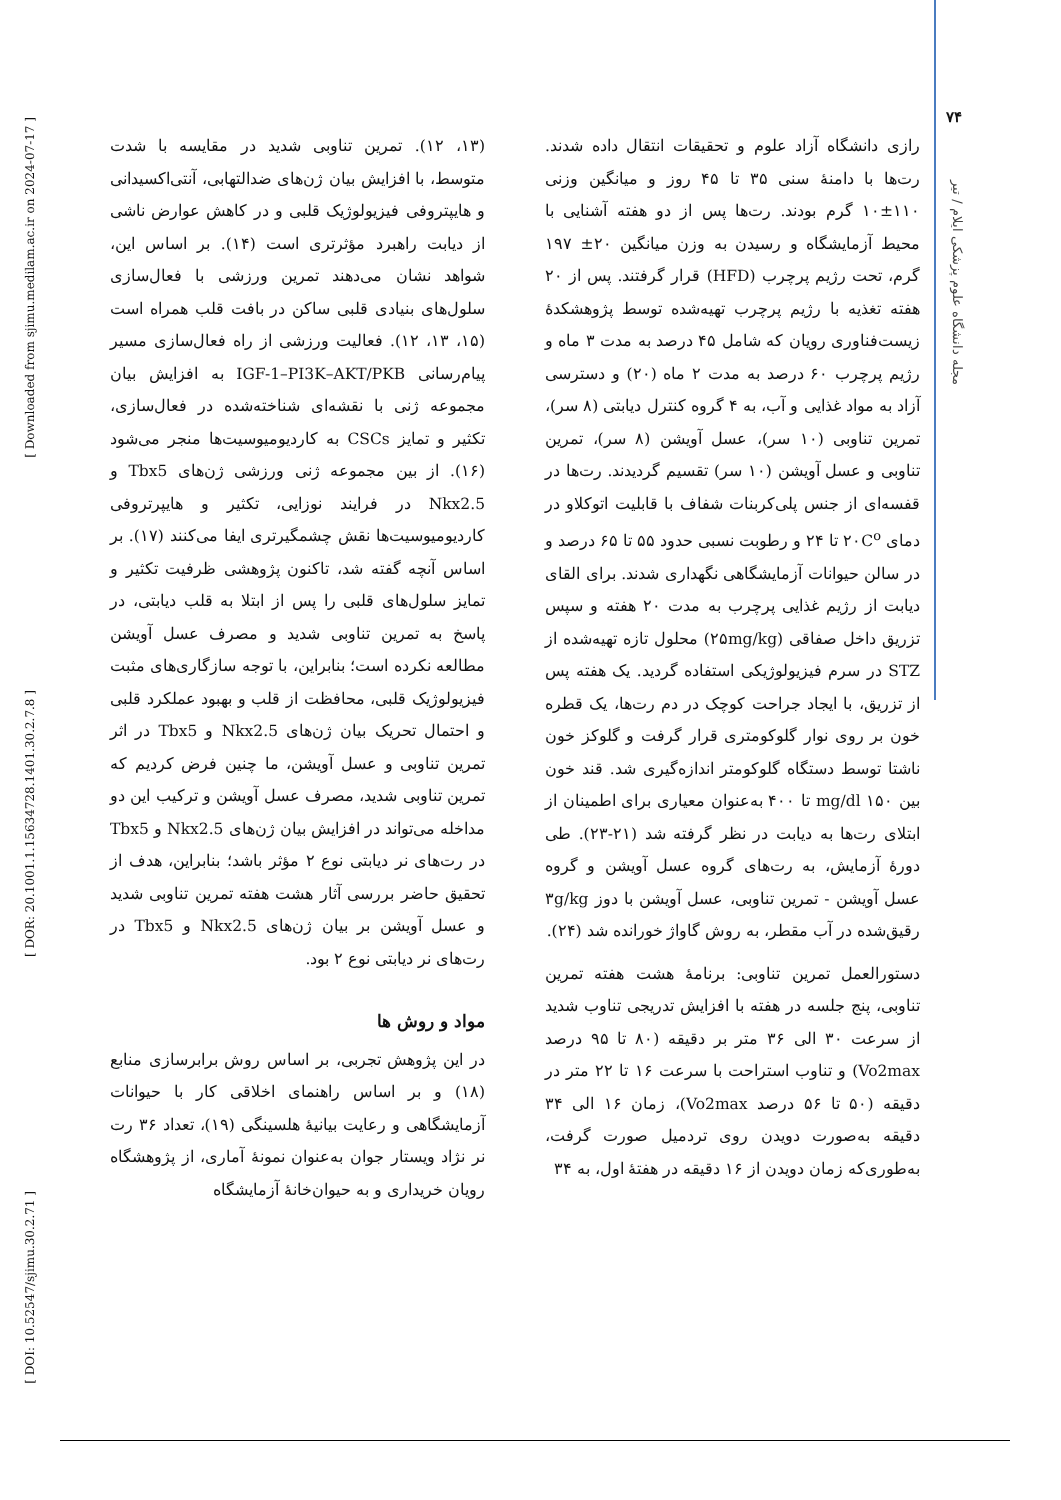[ Downloaded from sjimu.medilam.ac.ir on 2024-07-17 ]
[ DOR: 20.1001.1.15634728.1401.30.2.7.8 ]
[ DOI: 10.52547/sjimu.30.2.71 ]
۷۴
مجله دانشگاه علوم پزشکی ایلام / تیر
(۱۳، ۱۲). تمرین تناوبی شدید در مقایسه با شدت متوسط، با افزایش بیان ژن‌های ضدالتهابی، آنتی‌اکسیدانی و هایپتروفی فیزیولوژیک قلبی و در کاهش عوارض ناشی از دیابت راهبرد مؤثرتری است (۱۴). بر اساس این، شواهد نشان می‌دهند تمرین ورزشی با فعال‌سازی سلول‌های بنیادی قلبی ساکن در بافت قلب همراه است (۱۵، ۱۳، ۱۲). فعالیت ورزشی از راه فعال‌سازی مسیر پیام‌رسانی IGF-1–PI3K–AKT/PKB به افزایش بیان مجموعه ژنی با نقشه‌ای شناخته‌شده در فعال‌سازی، تکثیر و تمایز CSCs به کاردیومیوسیت‌ها منجر می‌شود (۱۶). از بین مجموعه ژنی ورزشی ژن‌های Tbx5 و Nkx2.5 در فرایند نوزایی، تکثیر و هایپرتروفی کاردیومیوسیت‌ها نقش چشمگیرتری ایفا می‌کنند (۱۷). بر اساس آنچه گفته شد، تاکنون پژوهشی ظرفیت تکثیر و تمایز سلول‌های قلبی را پس از ابتلا به قلب دیابتی، در پاسخ به تمرین تناوبی شدید و مصرف عسل آویشن مطالعه نکرده است؛ بنابراین، با توجه سازگاری‌های مثبت فیزیولوژیک قلبی، محافظت از قلب و بهبود عملکرد قلبی و احتمال تحریک بیان ژن‌های Nkx2.5 و Tbx5 در اثر تمرین تناوبی و عسل آویشن، ما چنین فرض کردیم که تمرین تناوبی شدید، مصرف عسل آویشن و ترکیب این دو مداخله می‌تواند در افزایش بیان ژن‌های Nkx2.5 و Tbx5 در رت‌های نر دیابتی نوع ۲ مؤثر باشد؛ بنابراین، هدف از تحقیق حاضر بررسی آثار هشت هفته تمرین تناوبی شدید و عسل آویشن بر بیان ژن‌های Nkx2.5 و Tbx5 در رت‌های نر دیابتی نوع ۲ بود.
مواد و روش ها
در این پژوهش تجربی، بر اساس روش برابرسازی منابع (۱۸) و بر اساس راهنمای اخلاقی کار با حیوانات آزمایشگاهی و رعایت بیانیهٔ هلسینگی (۱۹)، تعداد ۳۶ رت نر نژاد ویستار جوان به‌عنوان نمونهٔ آماری، از پژوهشگاه رویان خریداری و به حیوان‌خانهٔ آزمایشگاه
رازی دانشگاه آزاد علوم و تحقیقات انتقال داده شدند. رت‌ها با دامنهٔ سنی ۳۵ تا ۴۵ روز و میانگین وزنی ۱۱۰±۱۰ گرم بودند. رت‌ها پس از دو هفته آشنایی با محیط آزمایشگاه و رسیدن به وزن میانگین ۲۰± ۱۹۷ گرم، تحت رژیم پرچرب (HFD) قرار گرفتند. پس از ۲۰ هفته تغذیه با رژیم پرچرب تهیه‌شده توسط پژوهشکدهٔ زیست‌فناوری رویان که شامل ۴۵ درصد به مدت ۳ ماه و رژیم پرچرب ۶۰ درصد به مدت ۲ ماه (۲۰) و دسترسی آزاد به مواد غذایی و آب، به ۴ گروه کنترل دیابتی (۸ سر)، تمرین تناوبی (۱۰ سر)، عسل آویشن (۸ سر)، تمرین تناوبی و عسل آویشن (۱۰ سر) تقسیم گردیدند. رت‌ها در قفسه‌ای از جنس پلی‌کربنات شفاف با قابلیت اتوکلاو در دمای ۲۰C<sup>o</sup> تا ۲۴ و رطوبت نسبی حدود ۵۵ تا ۶۵ درصد و در سالن حیوانات آزمایشگاهی نگهداری شدند. برای القای دیابت از رژیم غذایی پرچرب به مدت ۲۰ هفته و سپس تزریق داخل صفاقی (۲۵mg/kg) محلول تازه تهیه‌شده از STZ در سرم فیزیولوژیکی استفاده گردید. یک هفته پس از تزریق، با ایجاد جراحت کوچک در دم رت‌ها، یک قطره خون بر روی نوار گلوکومتری قرار گرفت و گلوکز خون ناشتا توسط دستگاه گلوکومتر اندازه‌گیری شد. قند خون بین mg/dl ۱۵۰ تا ۴۰۰ به‌عنوان معیاری برای اطمینان از ابتلای رت‌ها به دیابت در نظر گرفته شد (۲۱-۲۳). طی دورهٔ آزمایش، به رت‌های گروه عسل آویشن و گروه عسل آویشن - تمرین تناوبی، عسل آویشن با دوز ۳g/kg رقیق‌شده در آب مقطر، به روش گاواژ خورانده شد (۲۴).
دستورالعمل تمرین تناوبی: برنامهٔ هشت هفته تمرین تناوبی، پنج جلسه در هفته با افزایش تدریجی تناوب شدید از سرعت ۳۰ الی ۳۶ متر بر دقیقه (۸۰ تا ۹۵ درصد Vo2max) و تناوب استراحت با سرعت ۱۶ تا ۲۲ متر در دقیقه (۵۰ تا ۵۶ درصد Vo2max)، زمان ۱۶ الی ۳۴ دقیقه به‌صورت دویدن روی تردمیل صورت گرفت، به‌طوری‌که زمان دویدن از ۱۶ دقیقه در هفتهٔ اول، به ۳۴